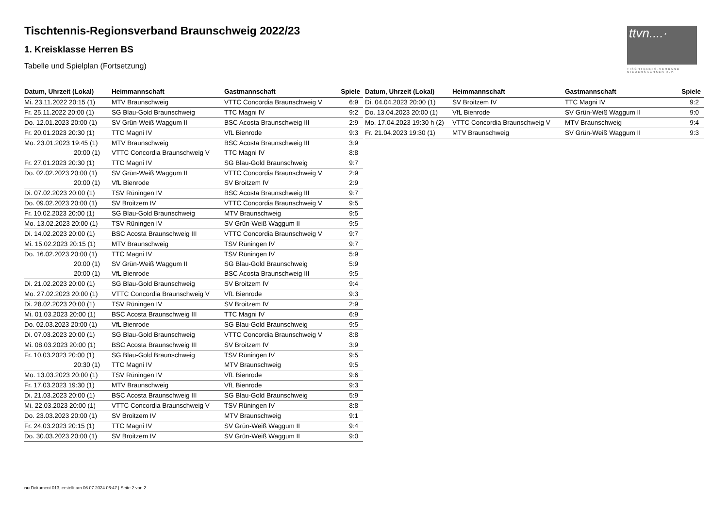ttvn....·
TISCHTENNIS-VERBAND NIEDERSACHSEN e.V.
Tischtennis-Regionsverband Braunschweig 2022/23
1. Kreisklasse Herren BS
Tabelle und Spielplan (Fortsetzung)
| Datum, Uhrzeit (Lokal) | Heimmannschaft | Gastmannschaft | Spiele |
| --- | --- | --- | --- |
| Mi. 23.11.2022 20:15 (1) | MTV Braunschweig | VTTC Concordia Braunschweig V | 6:9 |
| Fr. 25.11.2022 20:00 (1) | SG Blau-Gold Braunschweig | TTC Magni IV | 9:2 |
| Do. 12.01.2023 20:00 (1) | SV Grün-Weiß Waggum II | BSC Acosta Braunschweig III | 2:9 |
| Fr. 20.01.2023 20:30 (1) | TTC Magni IV | VfL Bienrode | 9:3 |
| Mo. 23.01.2023 19:45 (1) | MTV Braunschweig | BSC Acosta Braunschweig III | 3:9 |
| 20:00 (1) | VTTC Concordia Braunschweig V | TTC Magni IV | 8:8 |
| Fr. 27.01.2023 20:30 (1) | TTC Magni IV | SG Blau-Gold Braunschweig | 9:7 |
| Do. 02.02.2023 20:00 (1) | SV Grün-Weiß Waggum II | VTTC Concordia Braunschweig V | 2:9 |
| 20:00 (1) | VfL Bienrode | SV Broitzem IV | 2:9 |
| Di. 07.02.2023 20:00 (1) | TSV Rüningen IV | BSC Acosta Braunschweig III | 9:7 |
| Do. 09.02.2023 20:00 (1) | SV Broitzem IV | VTTC Concordia Braunschweig V | 9:5 |
| Fr. 10.02.2023 20:00 (1) | SG Blau-Gold Braunschweig | MTV Braunschweig | 9:5 |
| Mo. 13.02.2023 20:00 (1) | TSV Rüningen IV | SV Grün-Weiß Waggum II | 9:5 |
| Di. 14.02.2023 20:00 (1) | BSC Acosta Braunschweig III | VTTC Concordia Braunschweig V | 9:7 |
| Mi. 15.02.2023 20:15 (1) | MTV Braunschweig | TSV Rüningen IV | 9:7 |
| Do. 16.02.2023 20:00 (1) | TTC Magni IV | TSV Rüningen IV | 5:9 |
| 20:00 (1) | SV Grün-Weiß Waggum II | SG Blau-Gold Braunschweig | 5:9 |
| 20:00 (1) | VfL Bienrode | BSC Acosta Braunschweig III | 9:5 |
| Di. 21.02.2023 20:00 (1) | SG Blau-Gold Braunschweig | SV Broitzem IV | 9:4 |
| Mo. 27.02.2023 20:00 (1) | VTTC Concordia Braunschweig V | VfL Bienrode | 9:3 |
| Di. 28.02.2023 20:00 (1) | TSV Rüningen IV | SV Broitzem IV | 2:9 |
| Mi. 01.03.2023 20:00 (1) | BSC Acosta Braunschweig III | TTC Magni IV | 6:9 |
| Do. 02.03.2023 20:00 (1) | VfL Bienrode | SG Blau-Gold Braunschweig | 9:5 |
| Di. 07.03.2023 20:00 (1) | SG Blau-Gold Braunschweig | VTTC Concordia Braunschweig V | 8:8 |
| Mi. 08.03.2023 20:00 (1) | BSC Acosta Braunschweig III | SV Broitzem IV | 3:9 |
| Fr. 10.03.2023 20:00 (1) | SG Blau-Gold Braunschweig | TSV Rüningen IV | 9:5 |
| 20:30 (1) | TTC Magni IV | MTV Braunschweig | 9:5 |
| Mo. 13.03.2023 20:00 (1) | TSV Rüningen IV | VfL Bienrode | 9:6 |
| Fr. 17.03.2023 19:30 (1) | MTV Braunschweig | VfL Bienrode | 9:3 |
| Di. 21.03.2023 20:00 (1) | BSC Acosta Braunschweig III | SG Blau-Gold Braunschweig | 5:9 |
| Mi. 22.03.2023 20:00 (1) | VTTC Concordia Braunschweig V | TSV Rüningen IV | 8:8 |
| Do. 23.03.2023 20:00 (1) | SV Broitzem IV | MTV Braunschweig | 9:1 |
| Fr. 24.03.2023 20:15 (1) | TTC Magni IV | SV Grün-Weiß Waggum II | 9:4 |
| Do. 30.03.2023 20:00 (1) | SV Broitzem IV | SV Grün-Weiß Waggum II | 9:0 |
| Datum, Uhrzeit (Lokal) | Heimmannschaft | Gastmannschaft | Spiele |
| --- | --- | --- | --- |
| Di. 04.04.2023 20:00 (1) | SV Broitzem IV | TTC Magni IV | 9:2 |
| Do. 13.04.2023 20:00 (1) | VfL Bienrode | SV Grün-Weiß Waggum II | 9:0 |
| Mo. 17.04.2023 19:30 h (2) | VTTC Concordia Braunschweig V | MTV Braunschweig | 9:4 |
| Fr. 21.04.2023 19:30 (1) | MTV Braunschweig | SV Grün-Weiß Waggum II | 9:3 |
nu.Dokument 013, erstellt am 06.07.2024 06:47 | Seite 2 von 2